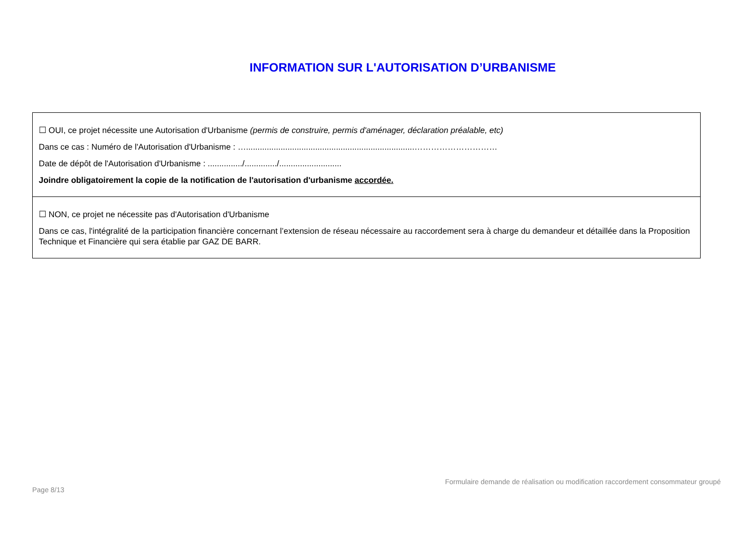INFORMATION SUR L'AUTORISATION D’URBANISME
☐ OUI, ce projet nécessite une Autorisation d'Urbanisme (permis de construire, permis d'aménager, déclaration préalable, etc)
Dans ce cas : Numéro de l'Autorisation d'Urbanisme : ….........................................................................…………………………
Date de dépôt de l'Autorisation d'Urbanisme : .............../............../...........................
Joindre obligatoirement la copie de la notification de l'autorisation d'urbanisme accordée.
☐ NON, ce projet ne nécessite pas d'Autorisation d'Urbanisme
Dans ce cas, l'intégralité de la participation financière concernant l’extension de réseau nécessaire au raccordement sera à charge du demandeur et détaillée dans la Proposition Technique et Financière qui sera établie par GAZ DE BARR.
Formulaire demande de réalisation ou modification raccordement consommateur groupé
Page 8/13